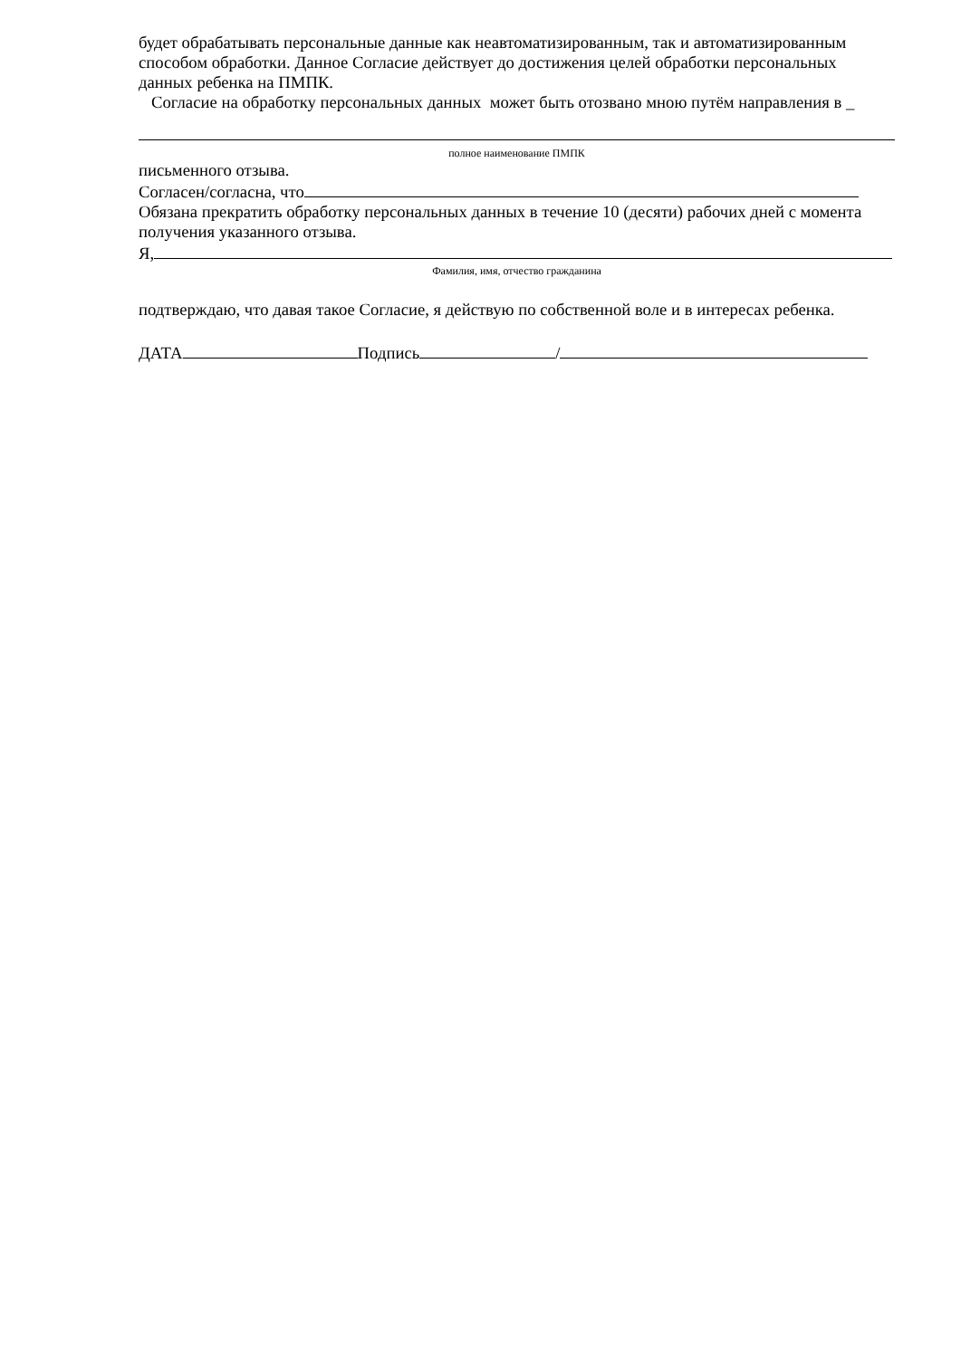будет обрабатывать персональные данные как неавтоматизированным, так и автоматизированным способом обработки. Данное Согласие действует до достижения целей обработки персональных данных ребенка на ПМПК.
Согласие на обработку персональных данных может быть отозвано мною путём направления в _
полное наименование ПМПК
письменного отзыва.
Согласен/согласна, что
Обязана прекратить обработку персональных данных в течение 10 (десяти) рабочих дней с момента получения указанного отзыва.
Я,
Фамилия, имя, отчество гражданина
подтверждаю, что давая такое Согласие, я действую по собственной воле и в интересах ребенка.
ДАТА Подпись /